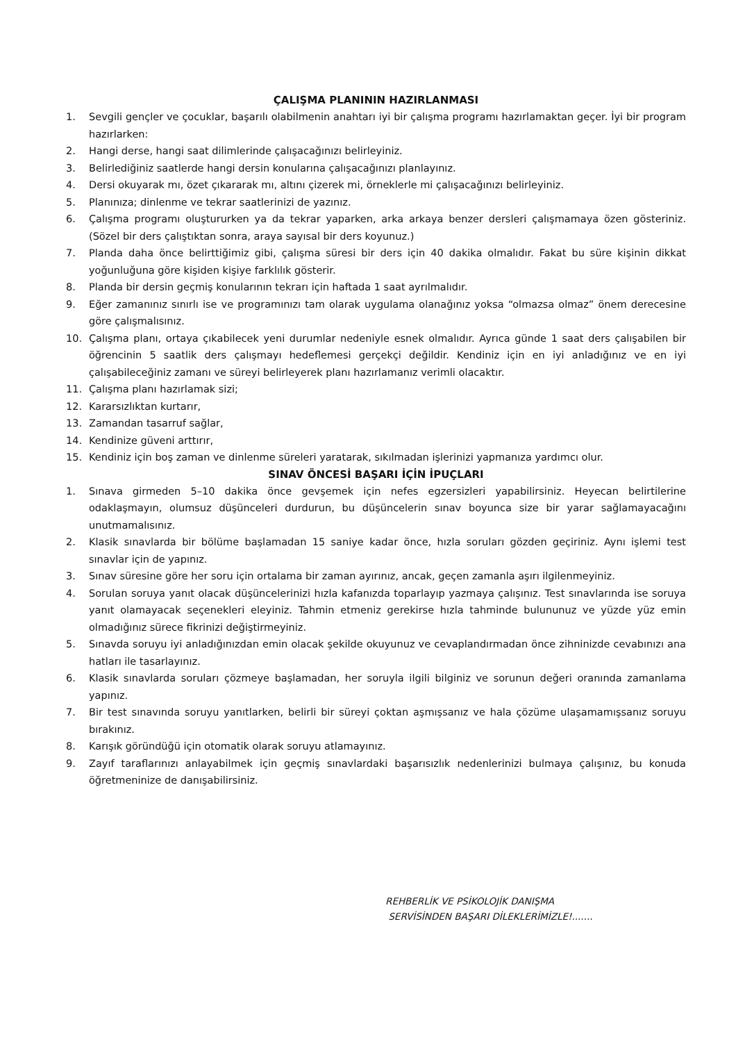ÇALIŞMA PLANININ HAZIRLANMASI
1. Sevgili gençler ve çocuklar, başarılı olabilmenin anahtarı iyi bir çalışma programı hazırlamaktan geçer. İyi bir program hazırlarken:
2. Hangi derse, hangi saat dilimlerinde çalışacağınızı belirleyiniz.
3. Belirlediğiniz saatlerde hangi dersin konularına çalışacağınızı planlayınız.
4. Dersi okuyarak mı, özet çıkararak mı, altını çizerek mi, örneklerle mi çalışacağınızı belirleyiniz.
5. Planınıza; dinlenme ve tekrar saatlerinizi de yazınız.
6. Çalışma programı oluştururken ya da tekrar yaparken, arka arkaya benzer dersleri çalışmamaya özen gösteriniz. (Sözel bir ders çalıştıktan sonra, araya sayısal bir ders koyunuz.)
7. Planda daha önce belirttiğimiz gibi, çalışma süresi bir ders için 40 dakika olmalıdır. Fakat bu süre kişinin dikkat yoğunluğuna göre kişiden kişiye farklılık gösterir.
8. Planda bir dersin geçmiş konularının tekrarı için haftada 1 saat ayrılmalıdır.
9. Eğer zamanınız sınırlı ise ve programınızı tam olarak uygulama olanağınız yoksa “olmazsa olmaz” önem derecesine göre çalışmalısınız.
10. Çalışma planı, ortaya çıkabilecek yeni durumlar nedeniyle esnek olmalıdır. Ayrıca günde 1 saat ders çalışabilen bir öğrencinin 5 saatlik ders çalışmayı hedeflemesi gerçekçi değildir. Kendiniz için en iyi anladığınız ve en iyi çalışabileceğiniz zamanı ve süreyi belirleyerek planı hazırlamanız verimli olacaktır.
11. Çalışma planı hazırlamak sizi;
12. Kararsızlıktan kurtarır,
13. Zamandan tasarruf sağlar,
14. Kendinize güveni arttırır,
15. Kendiniz için boş zaman ve dinlenme süreleri yaratarak, sıkılmadan işlerinizi yapmanıza yardımcı olur.
SINAV ÖNCESİ BAŞARI İÇİN İPUÇLARI
1. Sınava girmeden 5–10 dakika önce gevşemek için nefes egzersizleri yapabilirsiniz. Heyecan belirtilerine odaklaşmayın, olumsuz düşünceleri durdurun, bu düşüncelerin sınav boyunca size bir yarar sağlamayacağını unutmamalısınız.
2. Klasik sınavlarda bir bölüme başlamadan 15 saniye kadar önce, hızla soruları gözden geçiriniz. Aynı işlemi test sınavlar için de yapınız.
3. Sınav süresine göre her soru için ortalama bir zaman ayırınız, ancak, geçen zamanla aşırı ilgilenmeyiniz.
4. Sorulan soruya yanıt olacak düşüncelerinizi hızla kafanızda toparlayıp yazmaya çalışınız. Test sınavlarında ise soruya yanıt olamayacak seçenekleri eleyiniz. Tahmin etmeniz gerekirse hızla tahminde bulununuz ve yüzde yüz emin olmadığınız sürece fikrinizi değiştirmeyiniz.
5. Sınavda soruyu iyi anladığınızdan emin olacak şekilde okuyunuz ve cevaplandırmadan önce zihninizde cevabınızı ana hatları ile tasarlayınız.
6. Klasik sınavlarda soruları çözmeye başlamadan, her soruyla ilgili bilginiz ve sorunun değeri oranında zamanlama yapınız.
7. Bir test sınavında soruyu yanıtlarken, belirli bir süreyi çoktan aşmışsanız ve hala çözüme ulaşamamışsanız soruyu bırakınız.
8. Karışık göründüğü için otomatik olarak soruyu atlamayınız.
9. Zayıf taraflarınızı anlayabilmek için geçmiş sınavlardaki başarısızlık nedenlerinizi bulmaya çalışınız, bu konuda öğretmeninize de danışabilirsiniz.
REHBERLİK VE PSİKOLOJİK DANIŞMA
SERVİSİNDEN BAŞARI DİLEKLERİMİZLE!.......